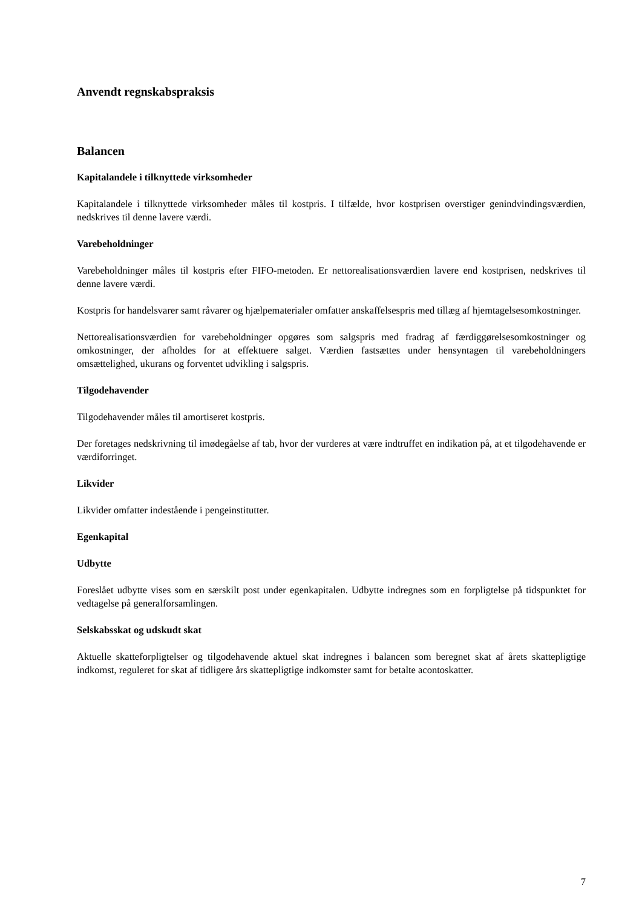Anvendt regnskabspraksis
Balancen
Kapitalandele i tilknyttede virksomheder
Kapitalandele i tilknyttede virksomheder måles til kostpris. I tilfælde, hvor kostprisen overstiger genindvindingsværdien, nedskrives til denne lavere værdi.
Varebeholdninger
Varebeholdninger måles til kostpris efter FIFO-metoden. Er nettorealisationsværdien lavere end kostprisen, nedskrives til denne lavere værdi.
Kostpris for handelsvarer samt råvarer og hjælpematerialer omfatter anskaffelsespris med tillæg af hjemtagelsesomkostninger.
Nettorealisationsværdien for varebeholdninger opgøres som salgspris med fradrag af færdiggørelsesomkostninger og omkostninger, der afholdes for at effektuere salget. Værdien fastsættes under hensyntagen til varebeholdningers omsættelighed, ukurans og forventet udvikling i salgspris.
Tilgodehavender
Tilgodehavender måles til amortiseret kostpris.
Der foretages nedskrivning til imødegåelse af tab, hvor der vurderes at være indtruffet en indikation på, at et tilgodehavende er værdiforringet.
Likvider
Likvider omfatter indestående i pengeinstitutter.
Egenkapital
Udbytte
Foreslået udbytte vises som en særskilt post under egenkapitalen. Udbytte indregnes som en forpligtelse på tidspunktet for vedtagelse på generalforsamlingen.
Selskabsskat og udskudt skat
Aktuelle skatteforpligtelser og tilgodehavende aktuel skat indregnes i balancen som beregnet skat af årets skattepligtige indkomst, reguleret for skat af tidligere års skattepligtige indkomster samt for betalte acontoskatter.
7